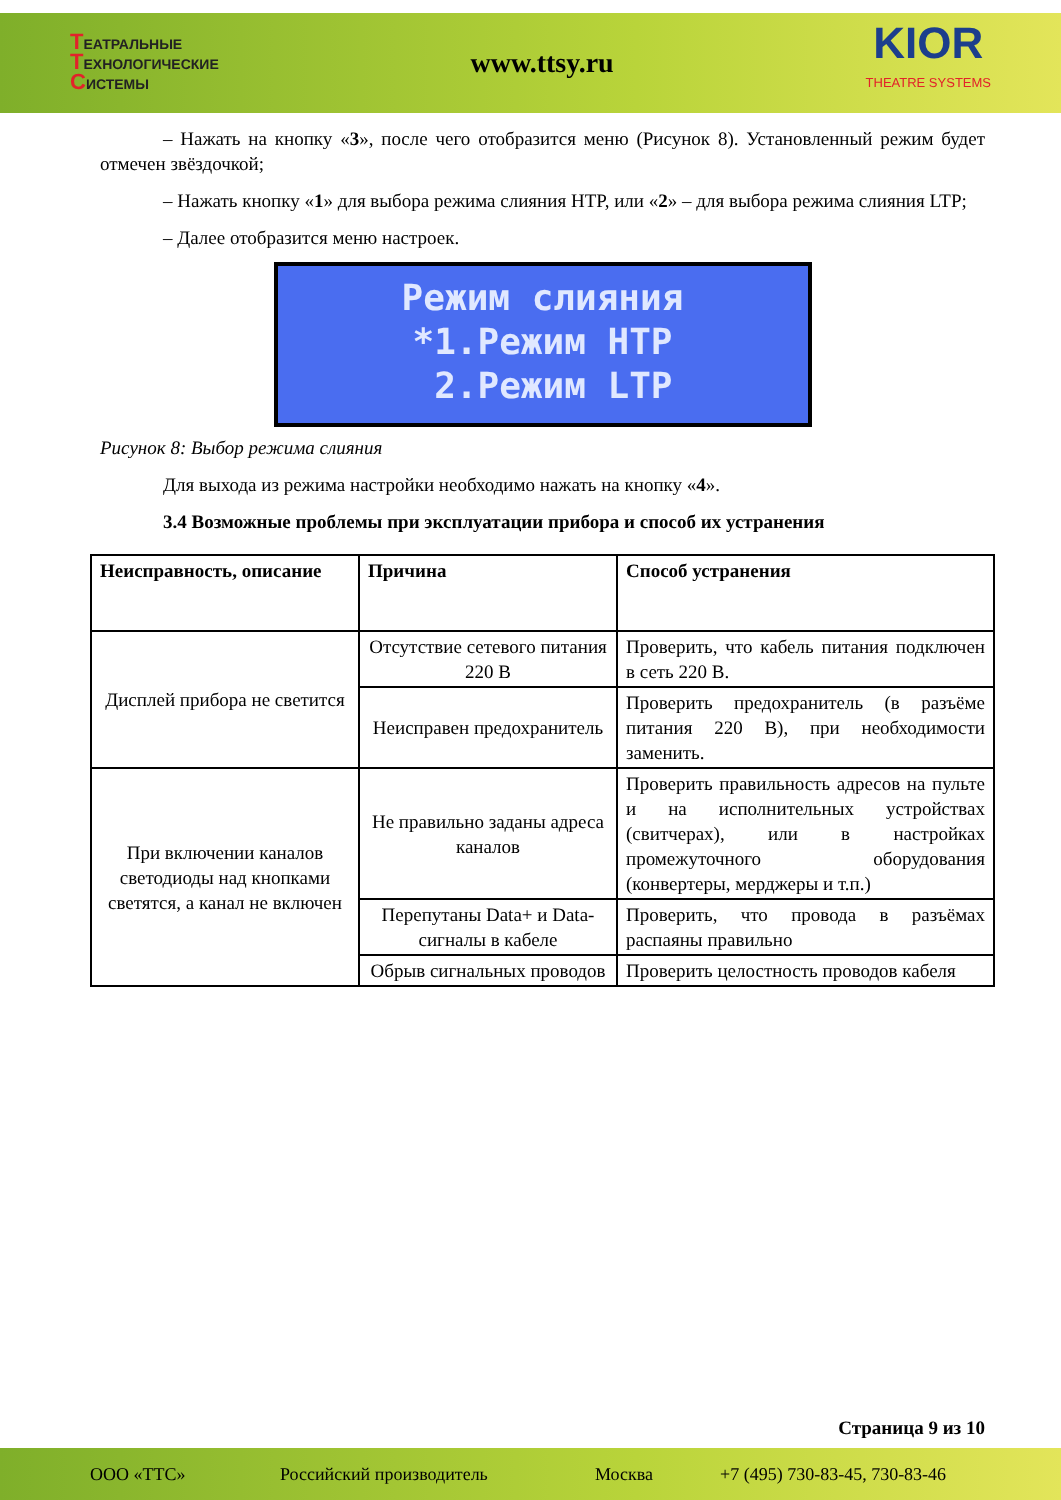ТЕАТРАЛЬНЫЕ
ТЕХНОЛОГИЧЕСКИЕ
СИСТЕМЫ
www.ttsy.ru
KIOR
THEATRE SYSTEMS
– Нажать на кнопку «3», после чего отобразится меню (Рисунок 8). Установленный режим будет отмечен звёздочкой;
– Нажать кнопку «1» для выбора режима слияния HTP, или «2» – для выбора режима слияния LTP;
– Далее отобразится меню настроек.
Режим слияния *1.Режим HTP 2.Режим LTP
Рисунок 8: Выбор режима слияния
Для выхода из режима настройки необходимо нажать на кнопку «4».
3.4 Возможные проблемы при эксплуатации прибора и способ их устранения
| Неисправность, описание | Причина | Способ устранения |
| --- | --- | --- |
| Дисплей прибора не светится | Отсутствие сетевого питания 220 В | Проверить, что кабель питания подключен в сеть 220 В. |
| | Неисправен предохранитель | Проверить предохранитель (в разъёме питания 220 В), при необходимости заменить. |
| При включении каналов светодиоды над кнопками светятся, а канал не включен | Не правильно заданы адреса каналов | Проверить правильность адресов на пульте и на исполнительных устройствах (свитчерах), или в настройках промежуточного оборудования (конвертеры, мерджеры и т.п.) |
| | Перепутаны Data+ и Data- сигналы в кабеле | Проверить, что провода в разъёмах распаяны правильно |
| | Обрыв сигнальных проводов | Проверить целостность проводов кабеля |
Страница 9 из 10
ООО «ТТС» Российский производитель Москва +7 (495) 730-83-45, 730-83-46